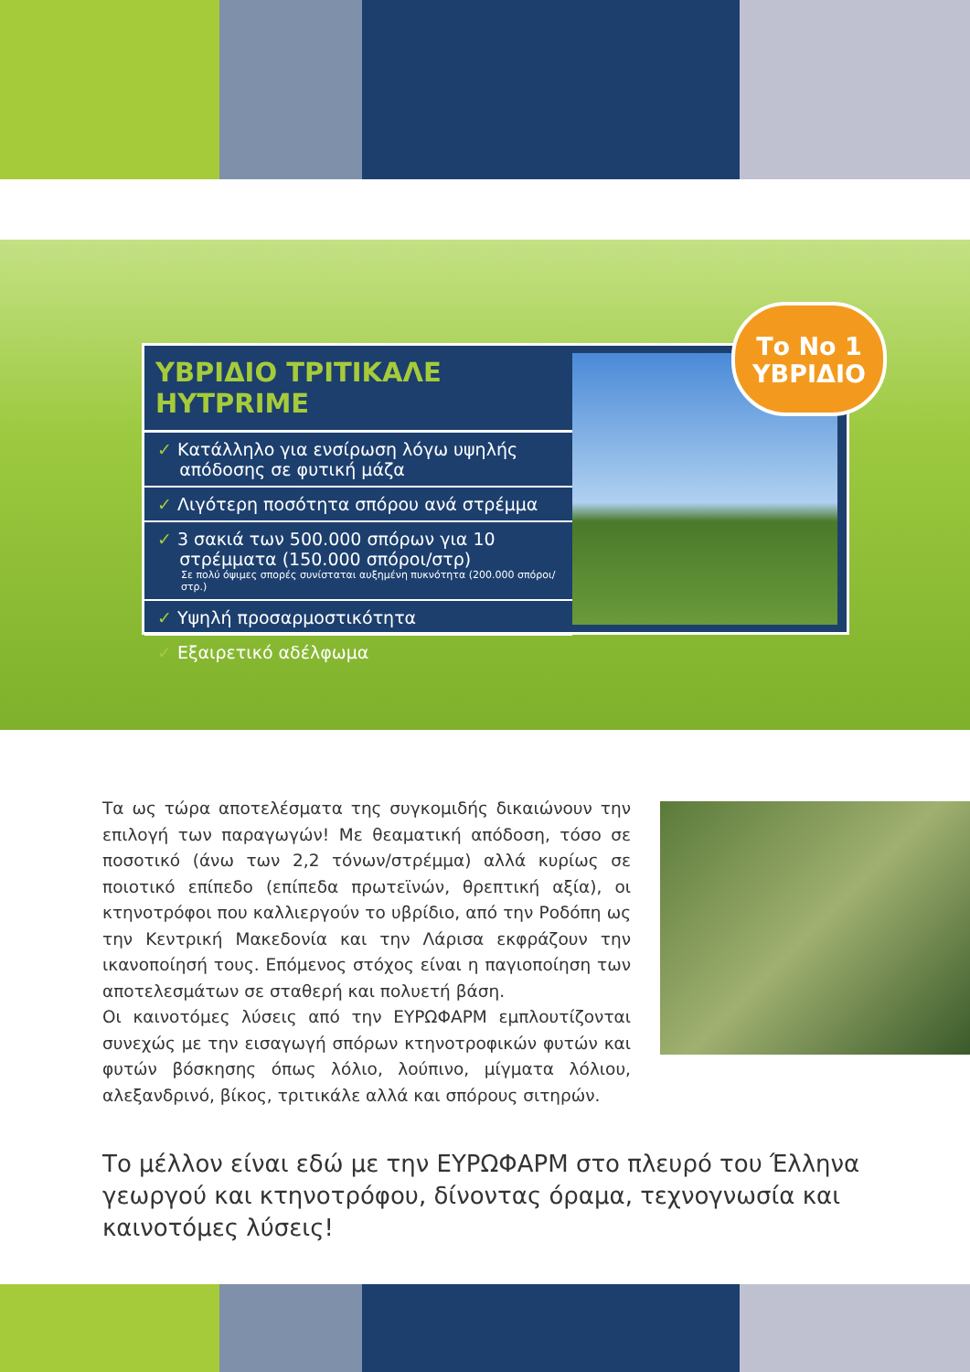ΥΒΡΙΔΙΟ ΤΡΙΤΙΚΑΛΕ HYTPRIME
✓ Κατάλληλο για ενσίρωση λόγω υψηλής
απόδοσης σε φυτική μάζα
✓ Λιγότερη ποσότητα σπόρου ανά στρέμμα
✓ 3 σακιά των 500.000 σπόρων για 10
στρέμματα (150.000 σπόροι/στρ)
Σε πολύ όψιμες σπορές συνίσταται αυξημένη πυκνότητα (200.000 σπόροι/στρ.)
✓ Υψηλή προσαρμοστικότητα
✓ Εξαιρετικό αδέλφωμα
Το Νο 1
ΥΒΡΙΔΙΟ
Τα ως τώρα αποτελέσματα της συγκομιδής δικαιώνουν την επιλογή των παραγωγών! Με θεαματική απόδοση, τόσο σε ποσοτικό (άνω των 2,2 τόνων/στρέμμα) αλλά κυρίως σε ποιοτικό επίπεδο (επίπεδα πρωτεϊνών, θρεπτική αξία), οι κτηνοτρόφοι που καλλιεργούν το υβρίδιο, από την Ροδόπη ως την Κεντρική Μακεδονία και την Λάρισα εκφράζουν την ικανοποίησή τους. Επόμενος στόχος είναι η παγιοποίηση των αποτελεσμάτων σε σταθερή και πολυετή βάση.
Οι καινοτόμες λύσεις από την ΕΥΡΩΦΑΡΜ εμπλουτίζονται συνεχώς με την εισαγωγή σπόρων κτηνοτροφικών φυτών και φυτών βόσκησης όπως λόλιο, λούπινο, μίγματα λόλιου, αλεξανδρινό, βίκος, τριτικάλε αλλά και σπόρους σιτηρών.
Το μέλλον είναι εδώ με την ΕΥΡΩΦΑΡΜ στο πλευρό του Έλληνα γεωργού και κτηνοτρόφου, δίνοντας όραμα, τεχνογνωσία και καινοτόμες λύσεις!